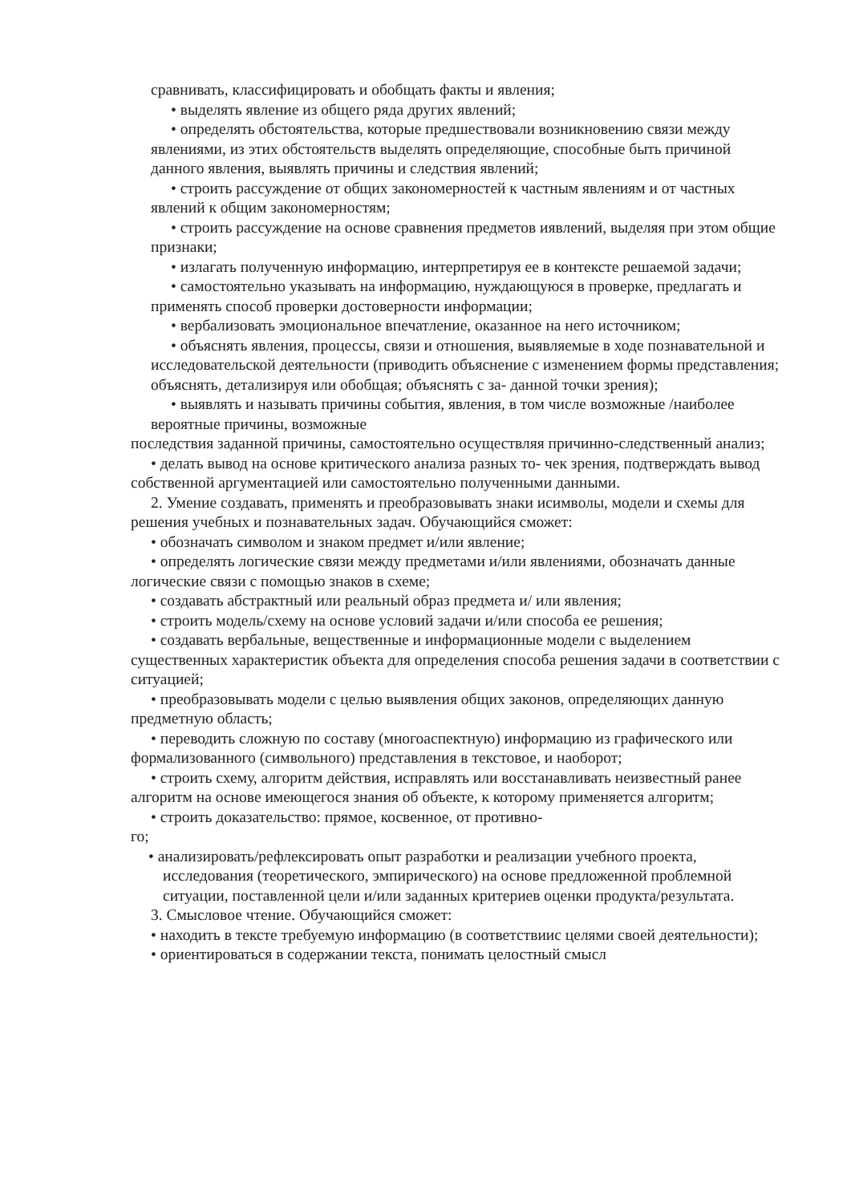сравнивать, классифицировать и обобщать факты и явления;
• выделять явление из общего ряда других явлений;
• определять обстоятельства, которые предшествовали возникновению связи между явлениями, из этих обстоятельств выделять определяющие, способные быть причиной данного явления, выявлять причины и следствия явлений;
• строить рассуждение от общих закономерностей к частным явлениям и от частных явлений к общим закономерностям;
• строить рассуждение на основе сравнения предметов иявлений, выделяя при этом общие признаки;
• излагать полученную информацию, интерпретируя ее в контексте решаемой задачи;
• самостоятельно указывать на информацию, нуждающуюся в проверке, предлагать и применять способ проверки достоверности информации;
• вербализовать эмоциональное впечатление, оказанное на него источником;
• объяснять явления, процессы, связи и отношения, выявляемые в ходе познавательной и исследовательской деятельности (приводить объяснение с изменением формы представления; объяснять, детализируя или обобщая; объяснять с за- данной точки зрения);
• выявлять и называть причины события, явления, в том числе возможные /наиболее вероятные причины, возможные
последствия заданной причины, самостоятельно осуществляя причинно-следственный анализ;
• делать вывод на основе критического анализа разных то- чек зрения, подтверждать вывод собственной аргументацией или самостоятельно полученными данными.
2. Умение создавать, применять и преобразовывать знаки исимволы, модели и схемы для решения учебных и познавательных задач. Обучающийся сможет:
• обозначать символом и знаком предмет и/или явление;
• определять логические связи между предметами и/или явлениями, обозначать данные логические связи с помощью знаков в схеме;
• создавать абстрактный или реальный образ предмета и/ или явления;
• строить модель/схему на основе условий задачи и/или способа ее решения;
• создавать вербальные, вещественные и информационные модели с выделением существенных характеристик объекта для определения способа решения задачи в соответствии с ситуацией;
• преобразовывать модели с целью выявления общих законов, определяющих данную предметную область;
• переводить сложную по составу (многоаспектную) информацию из графического или формализованного (символьного) представления в текстовое, и наоборот;
• строить схему, алгоритм действия, исправлять или восстанавливать неизвестный ранее алгоритм на основе имеющегося знания об объекте, к которому применяется алгоритм;
• строить доказательство: прямое, косвенное, от противно-
го;
• анализировать/рефлексировать опыт разработки и реализации учебного проекта, исследования (теоретического, эмпирического) на основе предложенной проблемной ситуации, поставленной цели и/или заданных критериев оценки продукта/результата.
3. Смысловое чтение. Обучающийся сможет:
• находить в тексте требуемую информацию (в соответствиис целями своей деятельности);
• ориентироваться в содержании текста, понимать целостный смысл